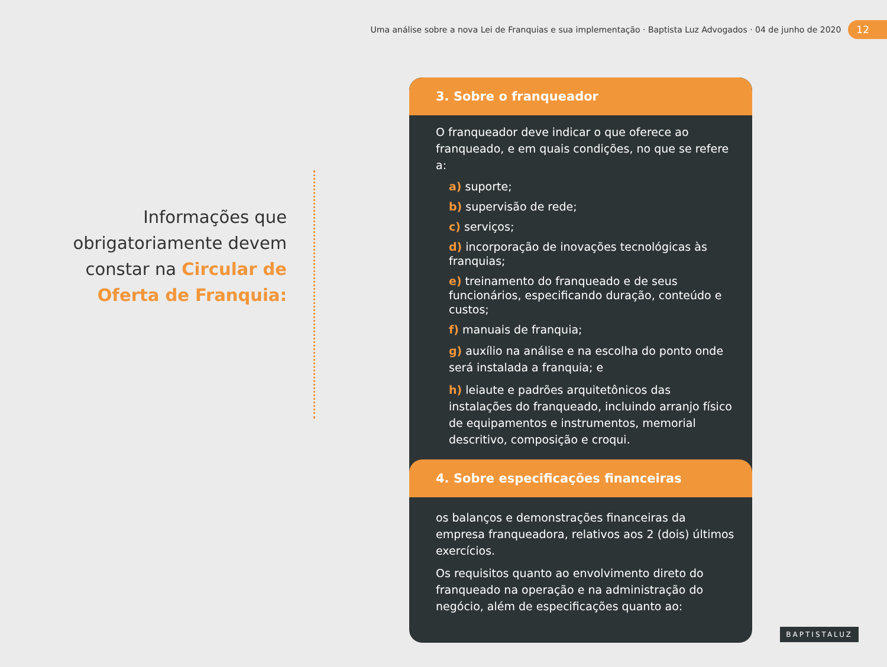Uma análise sobre a nova Lei de Franquias e sua implementação · Baptista Luz Advogados · 04 de junho de 2020 12
Informações que obrigatoriamente devem constar na Circular de Oferta de Franquia:
3. Sobre o franqueador
O franqueador deve indicar o que oferece ao franqueado, e em quais condições, no que se refere a:
a) suporte;
b) supervisão de rede;
c) serviços;
d) incorporação de inovações tecnológicas às franquias;
e) treinamento do franqueado e de seus funcionários, especificando duração, conteúdo e custos;
f) manuais de franquia;
g) auxílio na análise e na escolha do ponto onde será instalada a franquia; e
h) leiaute e padrões arquitetônicos das instalações do franqueado, incluindo arranjo físico de equipamentos e instrumentos, memorial descritivo, composição e croqui.
4. Sobre especificações financeiras
os balanços e demonstrações financeiras da empresa franqueadora, relativos aos 2 (dois) últimos exercícios.
Os requisitos quanto ao envolvimento direto do franqueado na operação e na administração do negócio, além de especificações quanto ao:
BAPTISTALUZ